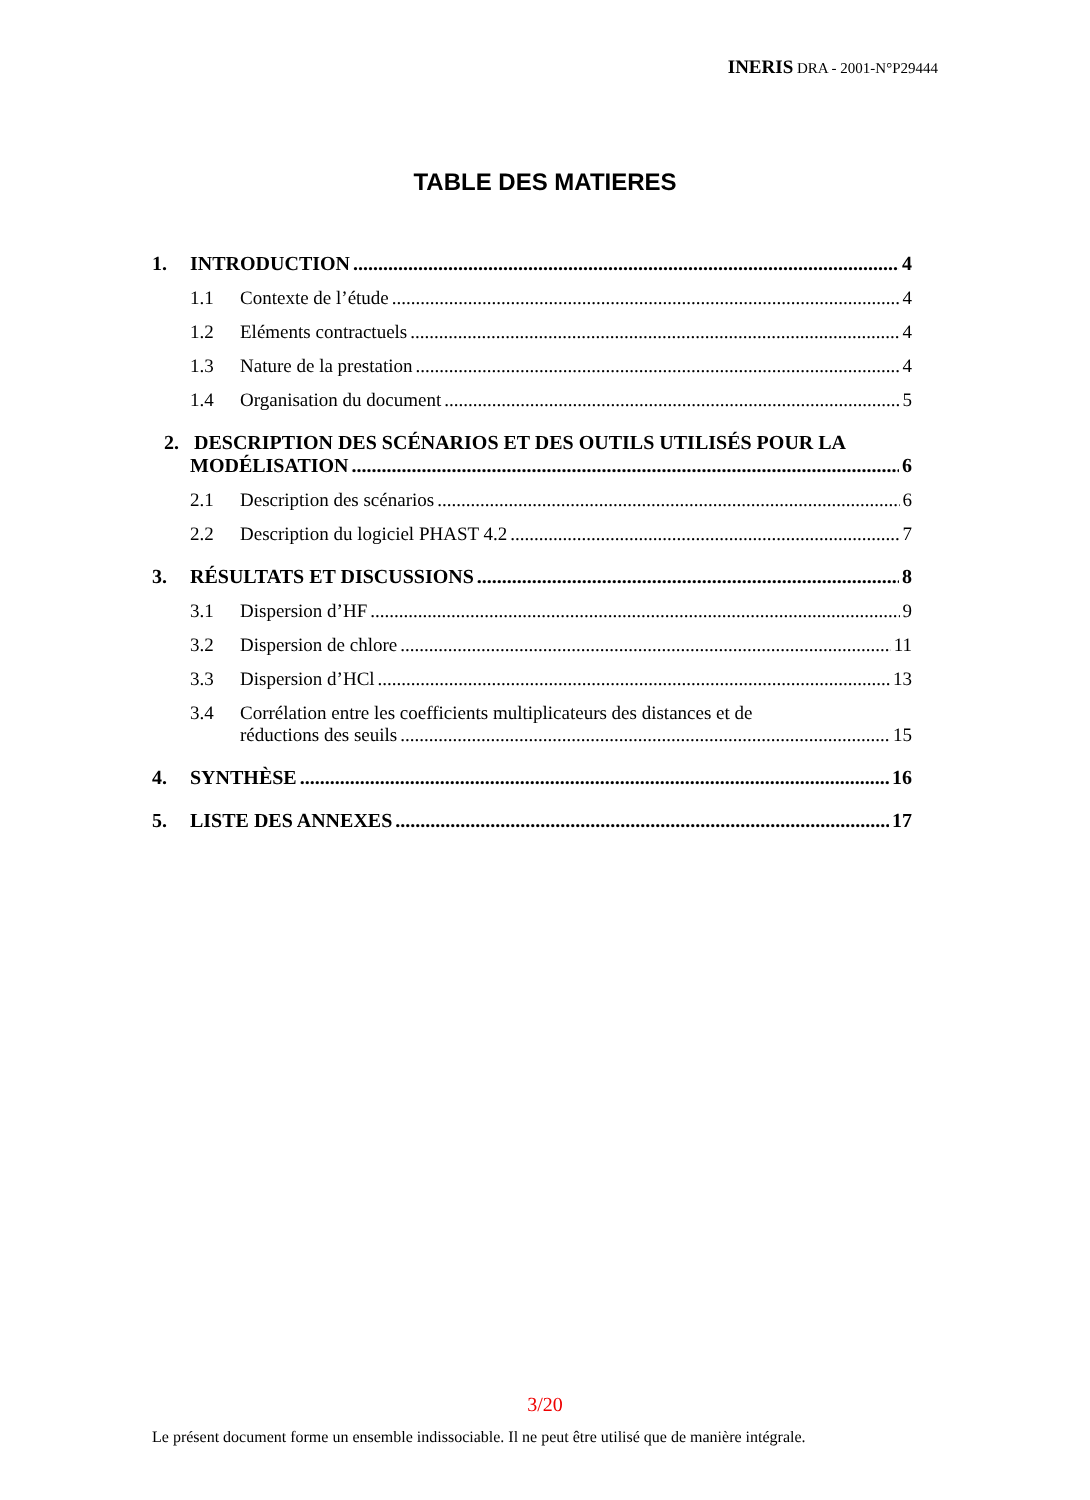INERIS DRA - 2001-N°P29444
TABLE DES MATIERES
1. INTRODUCTION 4
1.1 Contexte de l’étude 4
1.2 Eléments contractuels 4
1.3 Nature de la prestation 4
1.4 Organisation du document 5
2. DESCRIPTION DES SCÉNARIOS ET DES OUTILS UTILISÉS POUR LA
MODÉLISATION 6
2.1 Description des scénarios 6
2.2 Description du logiciel PHAST 4.2 7
3. RÉSULTATS ET DISCUSSIONS 8
3.1 Dispersion d’HF 9
3.2 Dispersion de chlore 11
3.3 Dispersion d’HCl 13
3.4 Corrélation entre les coefficients multiplicateurs des distances et de
réductions des seuils 15
4. SYNTHÈSE 16
5. LISTE DES ANNEXES 17
3/20
Le présent document forme un ensemble indissociable. Il ne peut être utilisé que de manière intégrale.